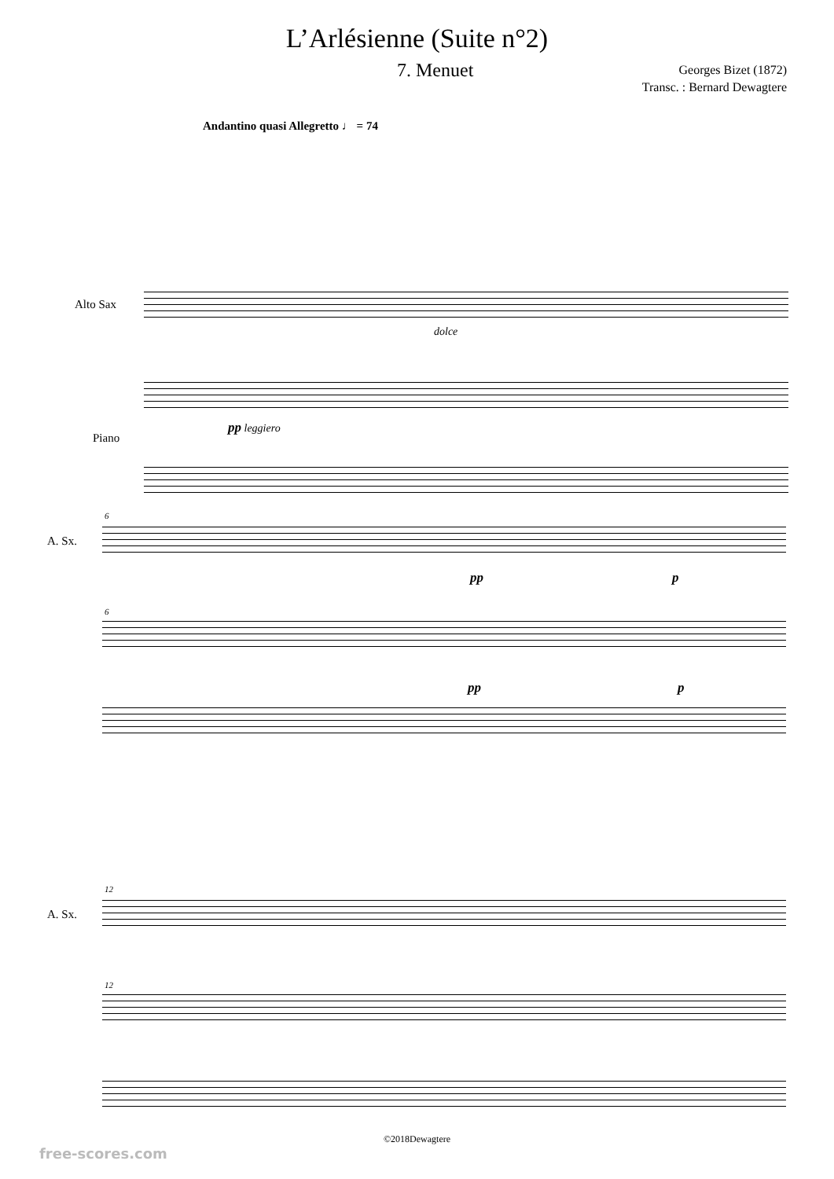L’Arlésienne (Suite n°2)
7. Menuet
Georges Bizet (1872)
Transc. : Bernard Dewagtere
Andantino quasi Allegretto ♩ = 74
Alto Sax
dolce
Piano
pp leggiero
6
A. Sx.
pp p
6
pp p
12
A. Sx.
12
©2018Dewagtere
free-scores.com